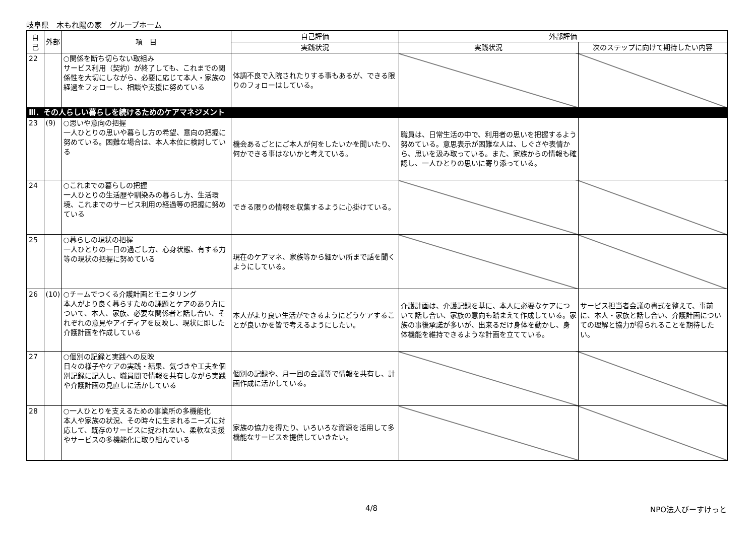岐阜県　木もれ陽の家　グループホーム
| 自己 | 外部 | 項 目 | 自己評価 | 外部評価 | |
| --- | --- | --- | --- | --- | --- |
| | | | 実践状況 | 実践状況 | 次のステップに向けて期待したい内容 |
| 22 | | ○関係を断ち切らない取組み サービス利用（契約）が終了しても、これまでの関係性を大切にしながら、必要に応じて本人・家族の経過をフォローし、相談や支援に努めている | 体調不良で入院されたりする事もあるが、できる限りのフォローはしている。 | | |
| Ⅲ．その人らしい暮らしを続けるためのケアマネジメント | | | | | |
| 23 | (9) | ○思いや意向の把握 一人ひとりの思いや暮らし方の希望、意向の把握に努めている。困難な場合は、本人本位に検討している | 機会あるごとにご本人が何をしたいかを聞いたり、何かできる事はないかと考えている。 | 職員は、日常生活の中で、利用者の思いを把握するよう努めている。意思表示が困難な人は、しぐさや表情から、思いを汲み取っている。また、家族からの情報も確認し、一人ひとりの思いに寄り添っている。 | |
| 24 | | ○これまでの暮らしの把握 一人ひとりの生活歴や馴染みの暮らし方、生活環境、これまでのサービス利用の経過等の把握に努めている | できる限りの情報を収集するように心掛けている。 | | |
| 25 | | ○暮らしの現状の把握 一人ひとりの一日の過ごし方、心身状態、有する力等の現状の把握に努めている | 現在のケアマネ、家族等から細かい所まで話を聞くようにしている。 | | |
| 26 | (10) | ○チームでつくる介護計画とモニタリング 本人がより良く暮らすための課題とケアのあり方について、本人、家族、必要な関係者と話し合い、それぞれの意見やアイディアを反映し、現状に即した介護計画を作成している | 本人がより良い生活ができるようにどうケアすることが良いかを皆で考えるようにしたい。 | 介護計画は、介護記録を基に、本人に必要なケアについて話し合い、家族の意向も踏まえて作成している。家族の事後承諾が多いが、出来るだけ身体を動かし、身体機能を維持できるような計画を立てている。 | サービス担当者会議の書式を整えて、事前に、本人・家族と話し合い、介護計画についての理解と協力が得られることを期待したい。 |
| 27 | | ○個別の記録と実践への反映 日々の様子やケアの実践・結果、気づきや工夫を個別記録に記入し、職員間で情報を共有しながら実践や介護計画の見直しに活かしている | 個別の記録や、月一回の会議等で情報を共有し、計画作成に活かしている。 | | |
| 28 | | ○一人ひとりを支えるための事業所の多機能化 本人や家族の状況、その時々に生まれるニーズに対応して、既存のサービスに捉われない、柔軟な支援やサービスの多機能化に取り組んでいる | 家族の協力を得たり、いろいろな資源を活用して多機能なサービスを提供していきたい。 | | |
4/8 NPO法人びーすけっと